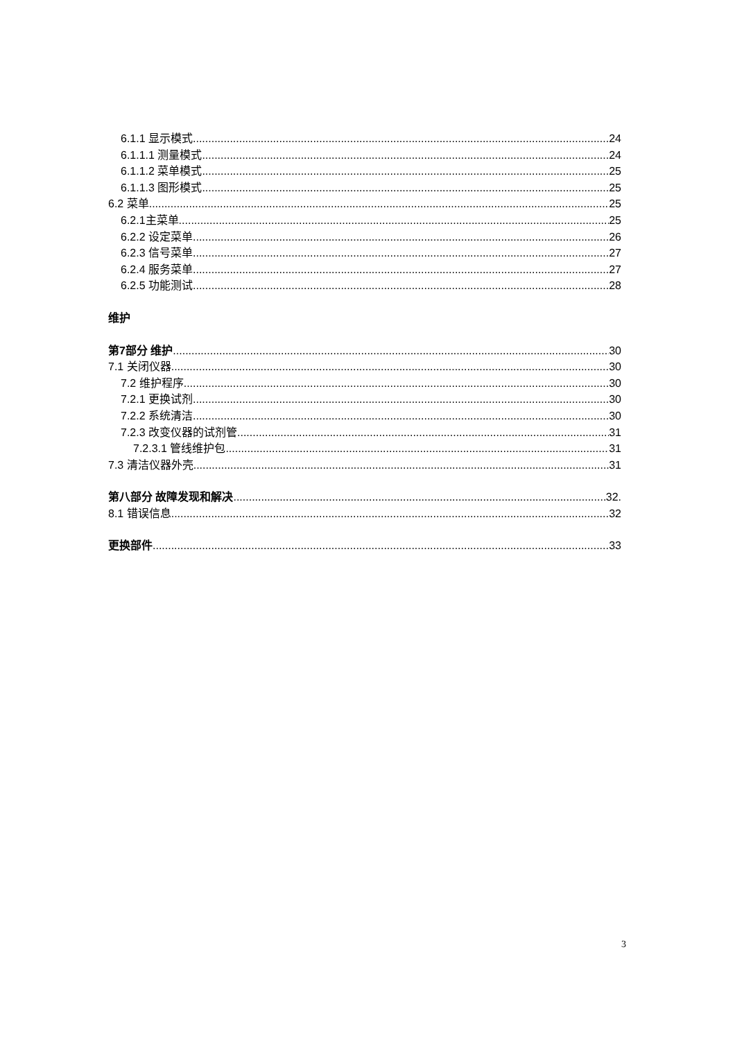6.1.1 显示模式 24
6.1.1.1 测量模式 24
6.1.1.2 菜单模式 25
6.1.1.3 图形模式 25
6.2 菜单 25
6.2.1主菜单 25
6.2.2 设定菜单 26
6.2.3 信号菜单 27
6.2.4 服务菜单 27
6.2.5 功能测试 28
维护
第7部分 维护 30
7.1 关闭仪器 30
7.2 维护程序 30
7.2.1 更换试剂 30
7.2.2 系统清洁 30
7.2.3 改变仪器的试剂管 31
7.2.3.1 管线维护包 31
7.3 清洁仪器外壳 31
第八部分 故障发现和解决 32.
8.1 错误信息 32
更换部件 33
3